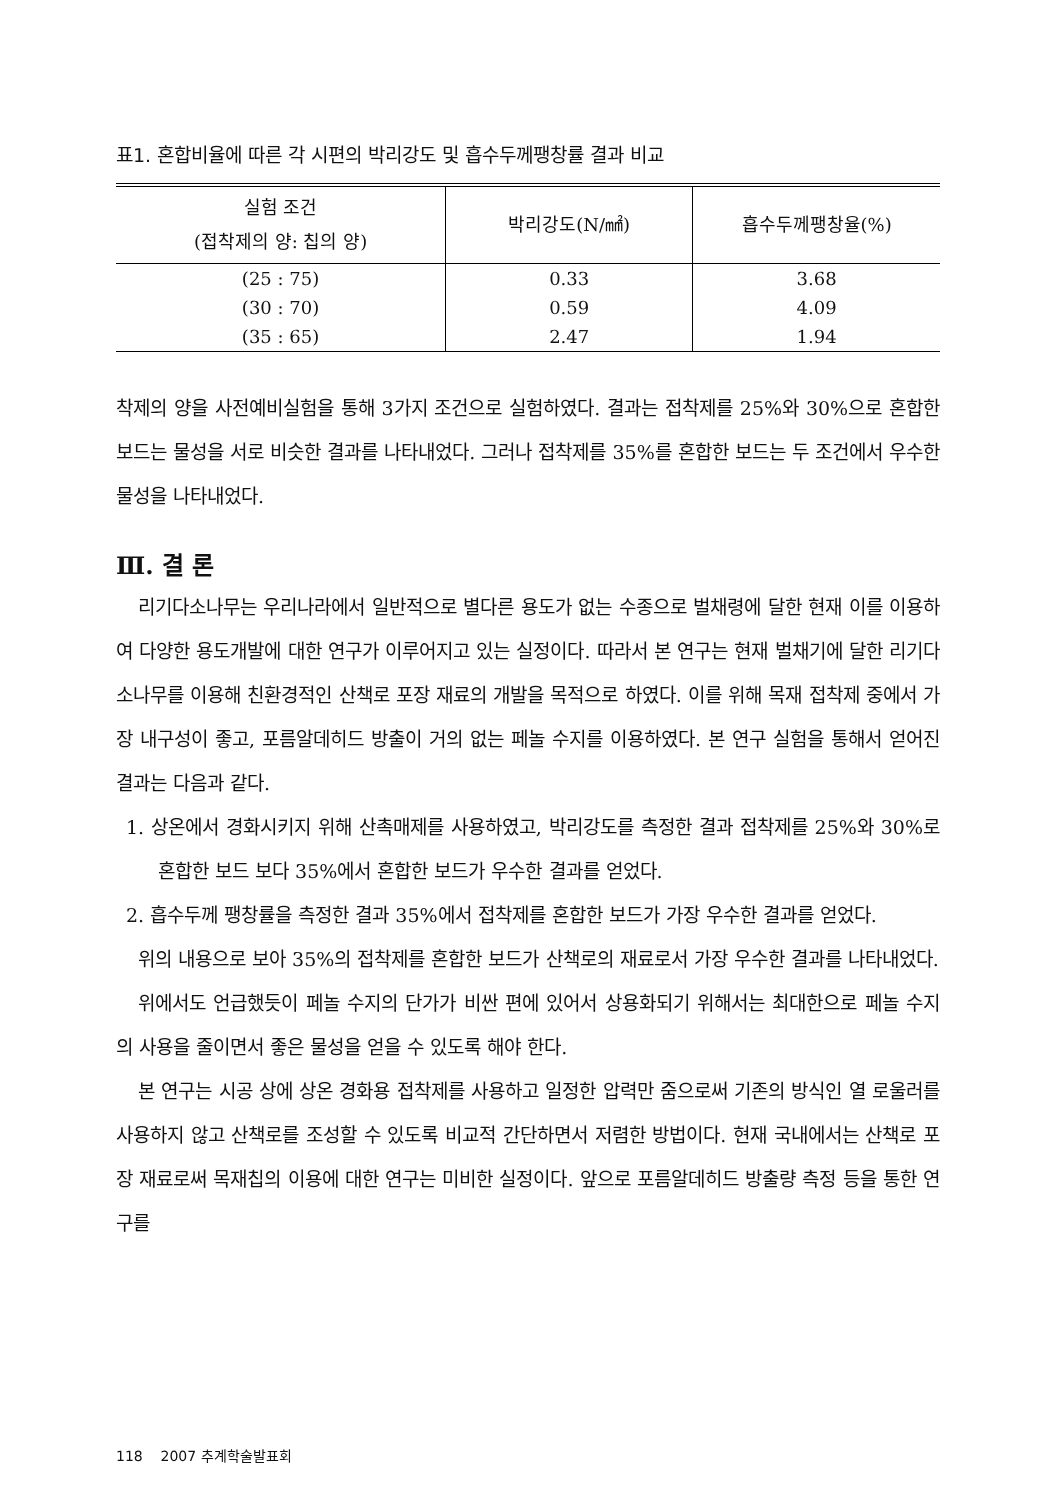표1. 혼합비율에 따른 각 시편의 박리강도 및 흡수두께팽창률 결과 비교
| 실험 조건 (접착제의 양: 칩의 양) | 박리강도(N/㎟) | 흡수두께팽창율(%) |
| --- | --- | --- |
| (25 : 75) | 0.33 | 3.68 |
| (30 : 70) | 0.59 | 4.09 |
| (35 : 65) | 2.47 | 1.94 |
착제의 양을 사전예비실험을 통해 3가지 조건으로 실험하였다. 결과는 접착제를 25%와 30%으로 혼합한 보드는 물성을 서로 비슷한 결과를 나타내었다. 그러나 접착제를 35%를 혼합한 보드는 두 조건에서 우수한 물성을 나타내었다.
Ⅲ. 결 론
리기다소나무는 우리나라에서 일반적으로 별다른 용도가 없는 수종으로 벌채령에 달한 현재 이를 이용하여 다양한 용도개발에 대한 연구가 이루어지고 있는 실정이다. 따라서 본 연구는 현재 벌채기에 달한 리기다소나무를 이용해 친환경적인 산책로 포장 재료의 개발을 목적으로 하였다. 이를 위해 목재 접착제 중에서 가장 내구성이 좋고, 포름알데히드 방출이 거의 없는 페놀 수지를 이용하였다. 본 연구 실험을 통해서 얻어진 결과는 다음과 같다.
1. 상온에서 경화시키지 위해 산촉매제를 사용하였고, 박리강도를 측정한 결과 접착제를 25%와 30%로 혼합한 보드 보다 35%에서 혼합한 보드가 우수한 결과를 얻었다.
2. 흡수두께 팽창률을 측정한 결과 35%에서 접착제를 혼합한 보드가 가장 우수한 결과를 얻었다.
위의 내용으로 보아 35%의 접착제를 혼합한 보드가 산책로의 재료로서 가장 우수한 결과를 나타내었다.
위에서도 언급했듯이 페놀 수지의 단가가 비싼 편에 있어서 상용화되기 위해서는 최대한으로 페놀 수지의 사용을 줄이면서 좋은 물성을 얻을 수 있도록 해야 한다.
본 연구는 시공 상에 상온 경화용 접착제를 사용하고 일정한 압력만 줌으로써 기존의 방식인 열 로울러를 사용하지 않고 산책로를 조성할 수 있도록 비교적 간단하면서 저렴한 방법이다. 현재 국내에서는 산책로 포장 재료로써 목재칩의 이용에 대한 연구는 미비한 실정이다. 앞으로 포름알데히드 방출량 측정 등을 통한 연구를
118 2007 추계학술발표회